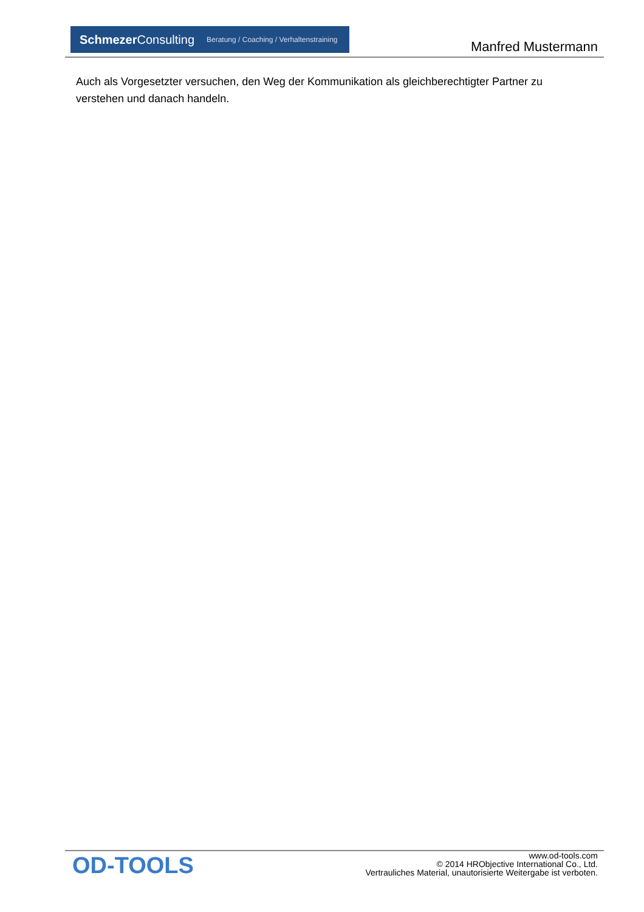SchmezerConsulting Beratung / Coaching / Verhaltenstraining
Manfred Mustermann
Auch als Vorgesetzter versuchen, den Weg der Kommunikation als gleichberechtigter Partner zu verstehen und danach handeln.
OD-TOOLS
www.od-tools.com
© 2014 HRObjective International Co., Ltd.
Vertrauliches Material, unautorisierte Weitergabe ist verboten.